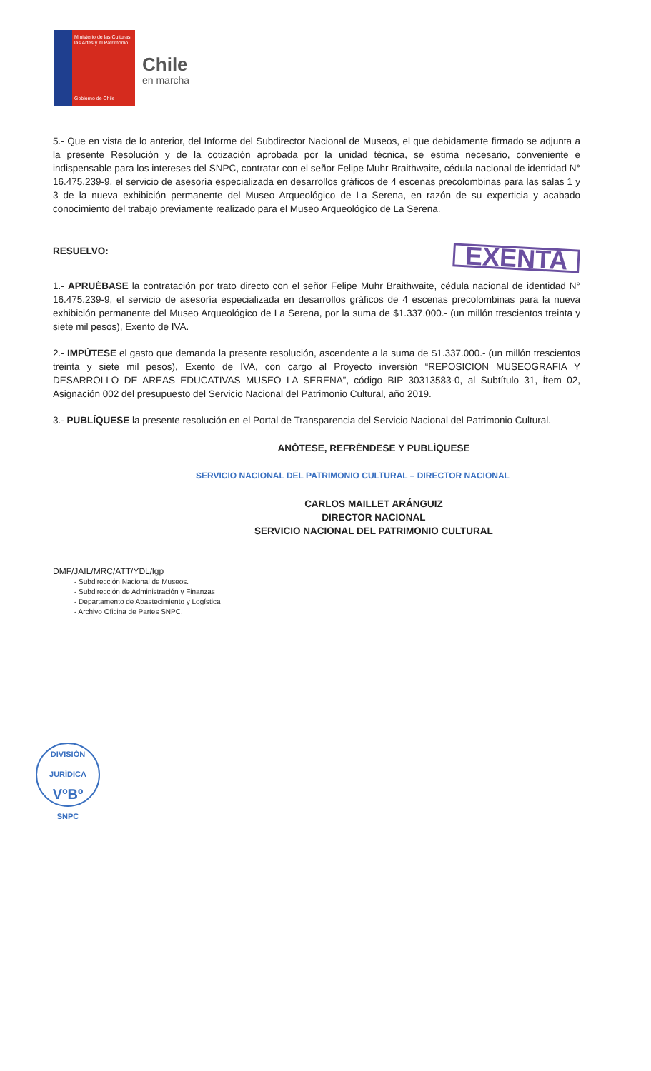Ministerio de las Culturas, las Artes y el Patrimonio
Gobierno de Chile
Chile
en marcha
EXENTA
5.- Que en vista de lo anterior, del Informe del Subdirector Nacional de Museos, el que debidamente firmado se adjunta a la presente Resolución y de la cotización aprobada por la unidad técnica, se estima necesario, conveniente e indispensable para los intereses del SNPC, contratar con el señor Felipe Muhr Braithwaite, cédula nacional de identidad N° 16.475.239-9, el servicio de asesoría especializada en desarrollos gráficos de 4 escenas precolombinas para las salas 1 y 3 de la nueva exhibición permanente del Museo Arqueológico de La Serena, en razón de su experticia y acabado conocimiento del trabajo previamente realizado para el Museo Arqueológico de La Serena.
RESUELVO:
1.- APRUÉBASE la contratación por trato directo con el señor Felipe Muhr Braithwaite, cédula nacional de identidad N° 16.475.239-9, el servicio de asesoría especializada en desarrollos gráficos de 4 escenas precolombinas para la nueva exhibición permanente del Museo Arqueológico de La Serena, por la suma de $1.337.000.- (un millón trescientos treinta y siete mil pesos), Exento de IVA.
2.- IMPÚTESE el gasto que demanda la presente resolución, ascendente a la suma de $1.337.000.- (un millón trescientos treinta y siete mil pesos), Exento de IVA, con cargo al Proyecto inversión “REPOSICION MUSEOGRAFIA Y DESARROLLO DE AREAS EDUCATIVAS MUSEO LA SERENA”, código BIP 30313583-0, al Subtítulo 31, Ítem 02, Asignación 002 del presupuesto del Servicio Nacional del Patrimonio Cultural, año 2019.
3.- PUBLÍQUESE la presente resolución en el Portal de Transparencia del Servicio Nacional del Patrimonio Cultural.
ANÓTESE, REFRÉNDESE Y PUBLÍQUESE
SERVICIO NACIONAL DEL PATRIMONIO CULTURAL – DIRECTOR NACIONAL
CARLOS MAILLET ARÁNGUIZ
DIRECTOR NACIONAL
SERVICIO NACIONAL DEL PATRIMONIO CULTURAL
DMF/JAIL/MRC/ATT/YDL/lgp
- Subdirección Nacional de Museos.
- Subdirección de Administración y Finanzas
- Departamento de Abastecimiento y Logística
- Archivo Oficina de Partes SNPC.
DIVISIÓN JURÍDICA
VºBº
SNPC